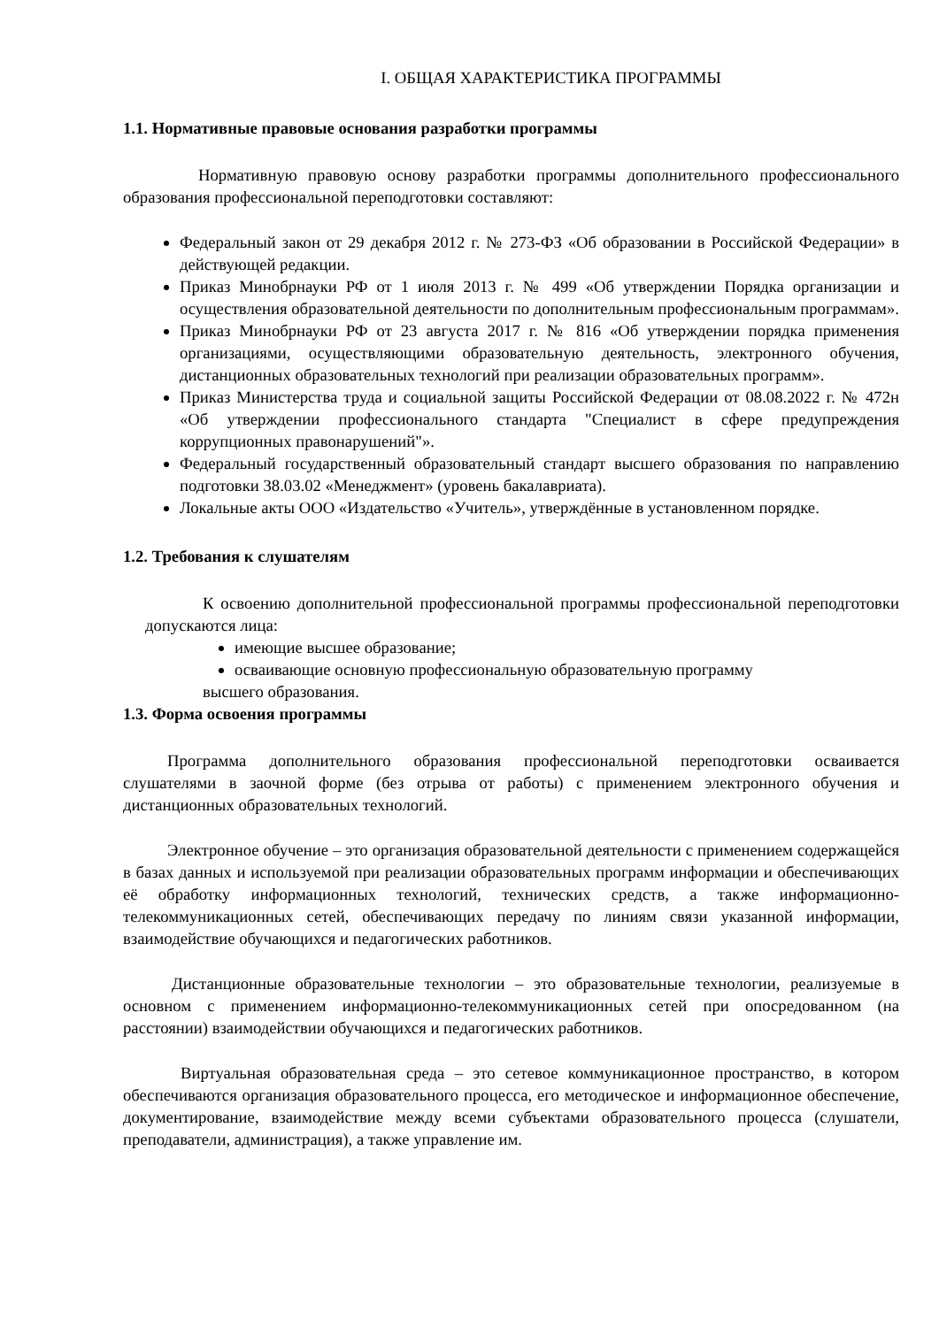I. ОБЩАЯ ХАРАКТЕРИСТИКА ПРОГРАММЫ
1.1. Нормативные правовые основания разработки программы
Нормативную правовую основу разработки программы дополнительного профессионального образования профессиональной переподготовки составляют:
Федеральный закон от 29 декабря 2012 г. № 273-ФЗ «Об образовании в Российской Федерации» в действующей редакции.
Приказ Минобрнауки РФ от 1 июля 2013 г. № 499 «Об утверждении Порядка организации и осуществления образовательной деятельности по дополнительным профессиональным программам».
Приказ Минобрнауки РФ от 23 августа 2017 г. № 816 «Об утверждении порядка применения организациями, осуществляющими образовательную деятельность, электронного обучения, дистанционных образовательных технологий при реализации образовательных программ».
Приказ Министерства труда и социальной защиты Российской Федерации от 08.08.2022 г. № 472н «Об утверждении профессионального стандарта "Специалист в сфере предупреждения коррупционных правонарушений"».
Федеральный государственный образовательный стандарт высшего образования по направлению подготовки 38.03.02 «Менеджмент» (уровень бакалавриата).
Локальные акты ООО «Издательство «Учитель», утверждённые в установленном порядке.
1.2. Требования к слушателям
К освоению дополнительной профессиональной программы профессиональной переподготовки допускаются лица:
имеющие высшее образование;
осваивающие основную профессиональную образовательную программу
высшего образования.
1.3. Форма освоения программы
Программа дополнительного образования профессиональной переподготовки осваивается слушателями в заочной форме (без отрыва от работы) с применением электронного обучения и дистанционных образовательных технологий.
Электронное обучение – это организация образовательной деятельности с применением содержащейся в базах данных и используемой при реализации образовательных программ информации и обеспечивающих её обработку информационных технологий, технических средств, а также информационно-телекоммуникационных сетей, обеспечивающих передачу по линиям связи указанной информации, взаимодействие обучающихся и педагогических работников.
Дистанционные образовательные технологии – это образовательные технологии, реализуемые в основном с применением информационно-телекоммуникационных сетей при опосредованном (на расстоянии) взаимодействии обучающихся и педагогических работников.
Виртуальная образовательная среда – это сетевое коммуникационное пространство, в котором обеспечиваются организация образовательного процесса, его методическое и информационное обеспечение, документирование, взаимодействие между всеми субъектами образовательного процесса (слушатели, преподаватели, администрация), а также управление им.